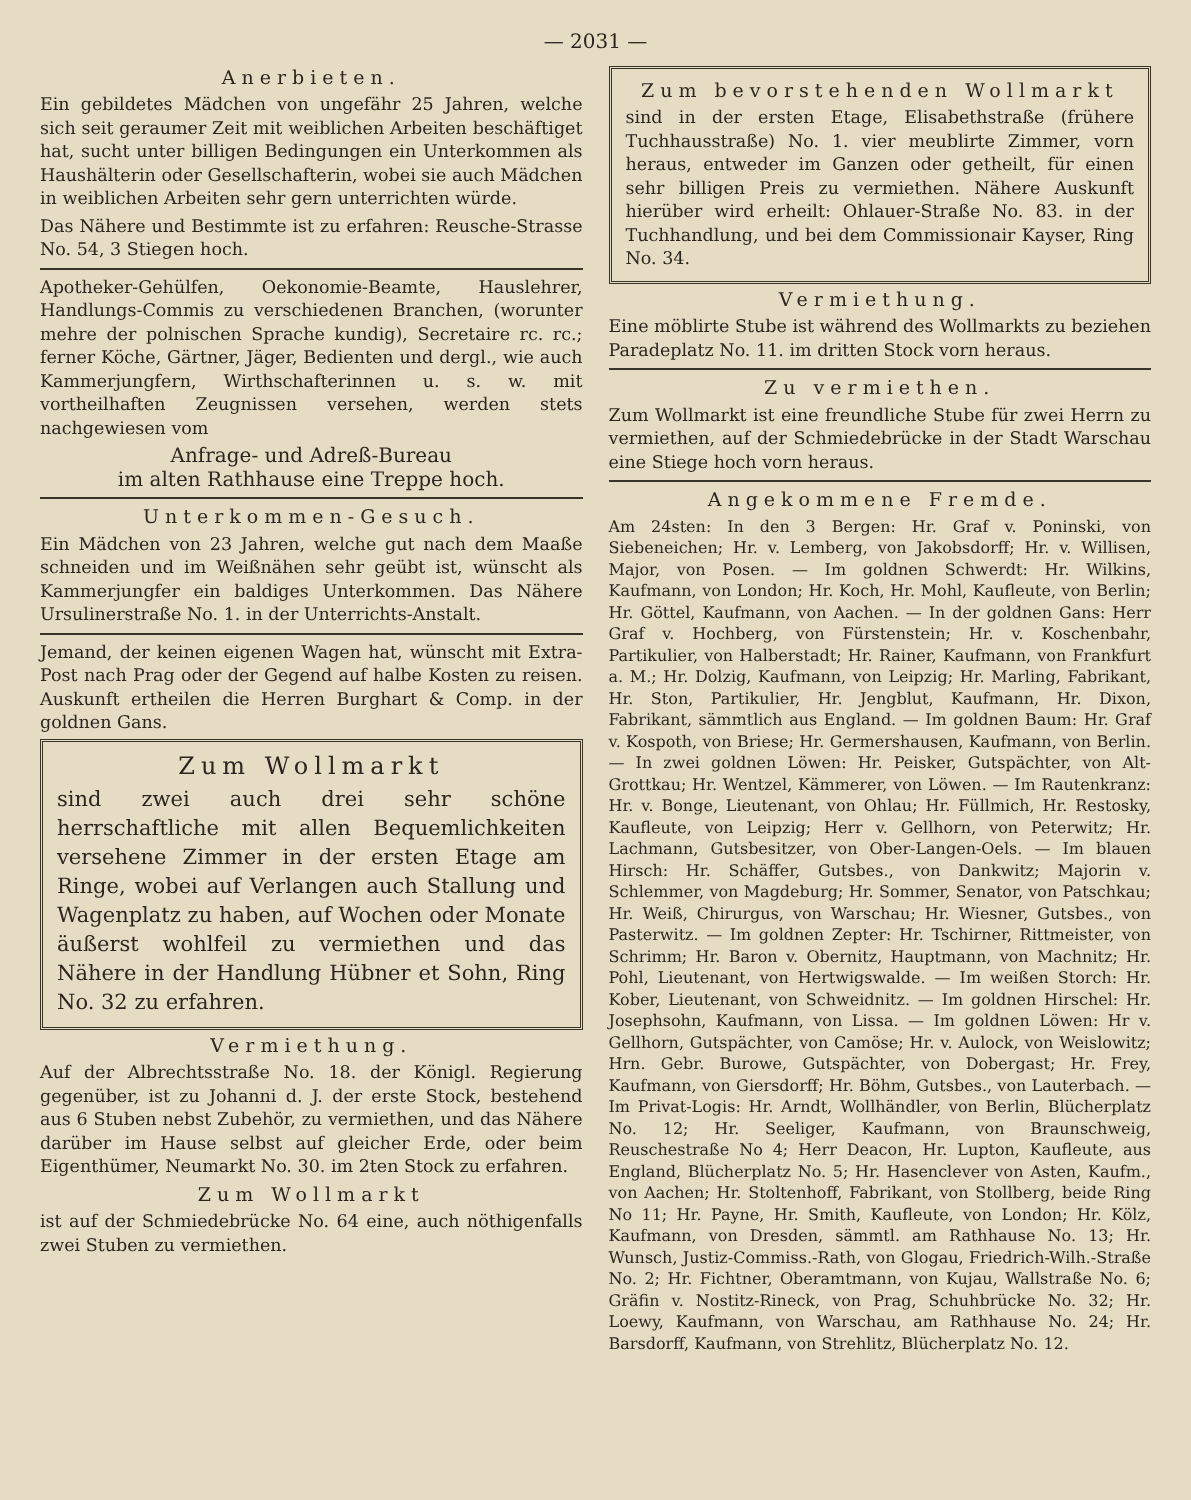— 2031 —
Anerbieten.
Ein gebildetes Mädchen von ungefähr 25 Jahren, welche sich seit geraumer Zeit mit weiblichen Arbeiten beschäftiget hat, sucht unter billigen Bedingungen ein Unterkommen als Haushälterin oder Gesellschafterin, wobei sie auch Mädchen in weiblichen Arbeiten sehr gern unterrichten würde.
Das Nähere und Bestimmte ist zu erfahren: Reusche-Strasse No. 54, 3 Stiegen hoch.
Apotheker-Gehülfen, Oekonomie-Beamte, Hauslehrer, Handlungs-Commis zu verschiedenen Branchen, (worunter mehre der polnischen Sprache kundig), Secretaire rc. rc.; ferner Köche, Gärtner, Jäger, Bedienten und dergl., wie auch Kammerjungfern, Wirthschafterinnen u. s. w. mit vortheilhaften Zeugnissen versehen, werden stets nachgewiesen vom
Anfrage- und Adreß-Bureau
im alten Rathhause eine Treppe hoch.
Unterkommen-Gesuch.
Ein Mädchen von 23 Jahren, welche gut nach dem Maaße schneiden und im Weißnähen sehr geübt ist, wünscht als Kammerjungfer ein baldiges Unterkommen. Das Nähere Ursulinerstraße No. 1. in der Unterrichts-Anstalt.
Jemand, der keinen eigenen Wagen hat, wünscht mit Extra-Post nach Prag oder der Gegend auf halbe Kosten zu reisen. Auskunft ertheilen die Herren Burghart & Comp. in der goldnen Gans.
Zum Wollmarkt
sind zwei auch drei sehr schöne herrschaftliche mit allen Bequemlichkeiten versehene Zimmer in der ersten Etage am Ringe, wobei auf Verlangen auch Stallung und Wagenplatz zu haben, auf Wochen oder Monate äußerst wohlfeil zu vermiethen und das Nähere in der Handlung Hübner et Sohn, Ring No. 32 zu erfahren.
Vermiethung.
Auf der Albrechtsstraße No. 18. der Königl. Regierung gegenüber, ist zu Johanni d. J. der erste Stock, bestehend aus 6 Stuben nebst Zubehör, zu vermiethen, und das Nähere darüber im Hause selbst auf gleicher Erde, oder beim Eigenthümer, Neumarkt No. 30. im 2ten Stock zu erfahren.
Zum Wollmarkt
ist auf der Schmiedebrücke No. 64 eine, auch nöthigenfalls zwei Stuben zu vermiethen.
Zum bevorstehenden Wollmarkt
sind in der ersten Etage, Elisabethstraße (frühere Tuchhausstraße) No. 1. vier meublirte Zimmer, vorn heraus, entweder im Ganzen oder getheilt, für einen sehr billigen Preis zu vermiethen. Nähere Auskunft hierüber wird erheilt: Ohlauer-Straße No. 83. in der Tuchhandlung, und bei dem Commissionair Kayser, Ring No. 34.
Vermiethung.
Eine möblirte Stube ist während des Wollmarkts zu beziehen Paradeplatz No. 11. im dritten Stock vorn heraus.
Zu vermiethen.
Zum Wollmarkt ist eine freundliche Stube für zwei Herrn zu vermiethen, auf der Schmiedebrücke in der Stadt Warschau eine Stiege hoch vorn heraus.
Angekommene Fremde.
Am 24sten: In den 3 Bergen: Hr. Graf v. Poninski, von Siebeneichen; Hr. v. Lemberg, von Jakobsdorff; Hr. v. Willisen, Major, von Posen. — Im goldnen Schwerdt: Hr. Wilkins, Kaufmann, von London; Hr. Koch, Hr. Mohl, Kaufleute, von Berlin; Hr. Göttel, Kaufmann, von Aachen. — In der goldnen Gans: Herr Graf v. Hochberg, von Fürstenstein; Hr. v. Koschenbahr, Partikulier, von Halberstadt; Hr. Rainer, Kaufmann, von Frankfurt a. M.; Hr. Dolzig, Kaufmann, von Leipzig; Hr. Marling, Fabrikant, Hr. Ston, Partikulier, Hr. Jengblut, Kaufmann, Hr. Dixon, Fabrikant, sämmtlich aus England. — Im goldnen Baum: Hr. Graf v. Kospoth, von Briese; Hr. Germershausen, Kaufmann, von Berlin. — In zwei goldnen Löwen: Hr. Peisker, Gutspächter, von Alt-Grottkau; Hr. Wentzel, Kämmerer, von Löwen. — Im Rautenkranz: Hr. v. Bonge, Lieutenant, von Ohlau; Hr. Füllmich, Hr. Restosky, Kaufleute, von Leipzig; Herr v. Gellhorn, von Peterwitz; Hr. Lachmann, Gutsbesitzer, von Ober-Langen-Oels. — Im blauen Hirsch: Hr. Schäffer, Gutsbes., von Dankwitz; Majorin v. Schlemmer, von Magdeburg; Hr. Sommer, Senator, von Patschkau; Hr. Weiß, Chirurgus, von Warschau; Hr. Wiesner, Gutsbes., von Pasterwitz. — Im goldnen Zepter: Hr. Tschirner, Rittmeister, von Schrimm; Hr. Baron v. Obernitz, Hauptmann, von Machnitz; Hr. Pohl, Lieutenant, von Hertwigswalde. — Im weißen Storch: Hr. Kober, Lieutenant, von Schweidnitz. — Im goldnen Hirschel: Hr. Josephsohn, Kaufmann, von Lissa. — Im goldnen Löwen: Hr v. Gellhorn, Gutspächter, von Camöse; Hr. v. Aulock, von Weislowitz; Hrn. Gebr. Burowe, Gutspächter, von Dobergast; Hr. Frey, Kaufmann, von Giersdorff; Hr. Böhm, Gutsbes., von Lauterbach. — Im Privat-Logis: Hr. Arndt, Wollhändler, von Berlin, Blücherplatz No. 12; Hr. Seeliger, Kaufmann, von Braunschweig, Reuschestraße No 4; Herr Deacon, Hr. Lupton, Kaufleute, aus England, Blücherplatz No. 5; Hr. Hasenclever von Asten, Kaufm., von Aachen; Hr. Stoltenhoff, Fabrikant, von Stollberg, beide Ring No 11; Hr. Payne, Hr. Smith, Kaufleute, von London; Hr. Kölz, Kaufmann, von Dresden, sämmtl. am Rathhause No. 13; Hr. Wunsch, Justiz-Commiss.-Rath, von Glogau, Friedrich-Wilh.-Straße No. 2; Hr. Fichtner, Oberamtmann, von Kujau, Wallstraße No. 6; Gräfin v. Nostitz-Rineck, von Prag, Schuhbrücke No. 32; Hr. Loewy, Kaufmann, von Warschau, am Rathhause No. 24; Hr. Barsdorff, Kaufmann, von Strehlitz, Blücherplatz No. 12.